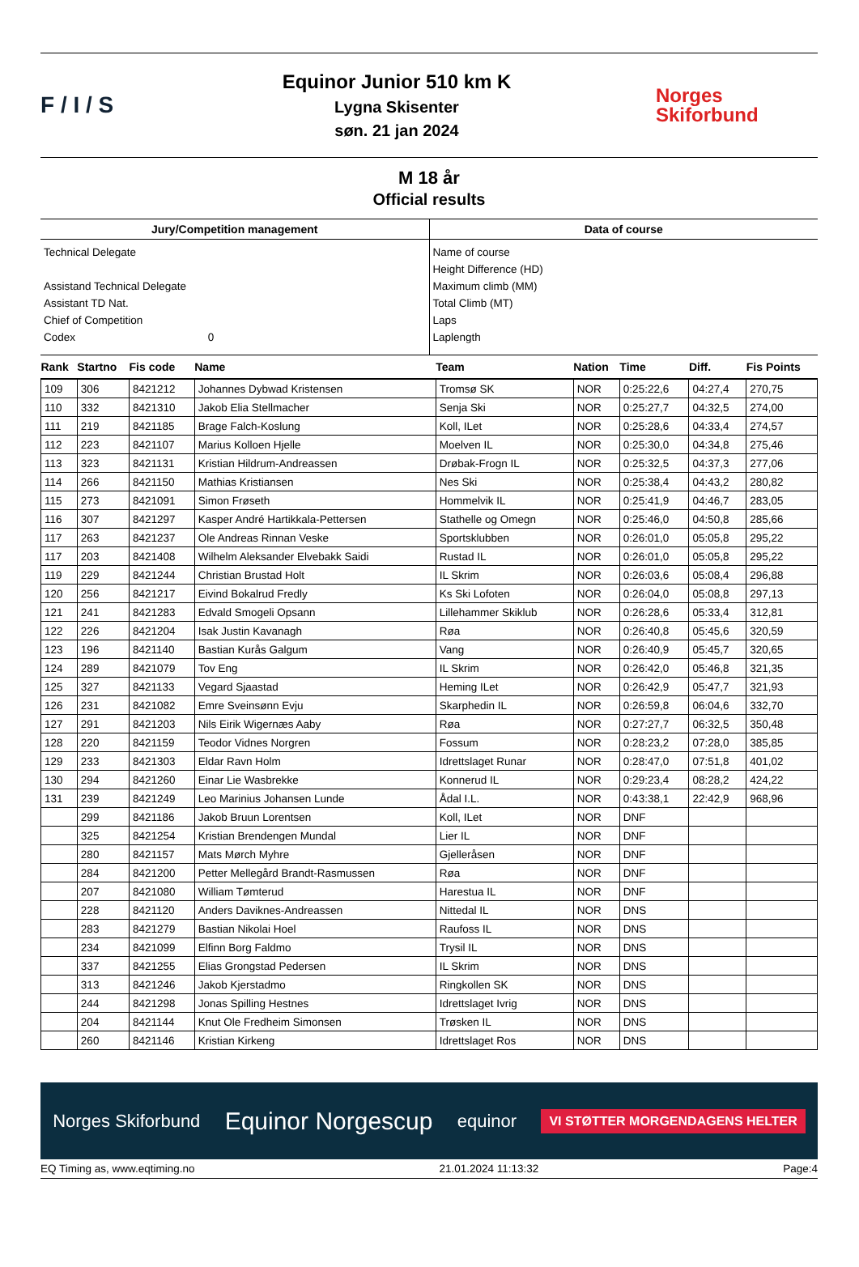F / I / S
Equinor Junior 510 km K
Lygna Skisenter
søn. 21 jan 2024
Norges
Skiforbund
M 18 år
Official results
Jury/Competition management
Technical Delegate
Assistand Technical Delegate
Assistant TD Nat.
Chief of Competition
Codex 0
Data of course
Name of course
Height Difference (HD)
Maximum climb (MM)
Total Climb (MT)
Laps
Laplength
| Rank | Startno | Fis code | Name | Team | Nation | Time | Diff. | Fis Points |
| --- | --- | --- | --- | --- | --- | --- | --- | --- |
| 109 | 306 | 8421212 | Johannes Dybwad Kristensen | Tromsø SK | NOR | 0:25:22,6 | 04:27,4 | 270,75 |
| 110 | 332 | 8421310 | Jakob Elia Stellmacher | Senja Ski | NOR | 0:25:27,7 | 04:32,5 | 274,00 |
| 111 | 219 | 8421185 | Brage Falch-Koslung | Koll, ILet | NOR | 0:25:28,6 | 04:33,4 | 274,57 |
| 112 | 223 | 8421107 | Marius Kolloen Hjelle | Moelven IL | NOR | 0:25:30,0 | 04:34,8 | 275,46 |
| 113 | 323 | 8421131 | Kristian Hildrum-Andreassen | Drøbak-Frogn IL | NOR | 0:25:32,5 | 04:37,3 | 277,06 |
| 114 | 266 | 8421150 | Mathias Kristiansen | Nes Ski | NOR | 0:25:38,4 | 04:43,2 | 280,82 |
| 115 | 273 | 8421091 | Simon Frøseth | Hommelvik IL | NOR | 0:25:41,9 | 04:46,7 | 283,05 |
| 116 | 307 | 8421297 | Kasper André Hartikkala-Pettersen | Stathelle og Omegn | NOR | 0:25:46,0 | 04:50,8 | 285,66 |
| 117 | 263 | 8421237 | Ole Andreas Rinnan Veske | Sportsklubben | NOR | 0:26:01,0 | 05:05,8 | 295,22 |
| 117 | 203 | 8421408 | Wilhelm Aleksander Elvebakk Saidi | Rustad IL | NOR | 0:26:01,0 | 05:05,8 | 295,22 |
| 119 | 229 | 8421244 | Christian Brustad Holt | IL Skrim | NOR | 0:26:03,6 | 05:08,4 | 296,88 |
| 120 | 256 | 8421217 | Eivind Bokalrud Fredly | Ks Ski Lofoten | NOR | 0:26:04,0 | 05:08,8 | 297,13 |
| 121 | 241 | 8421283 | Edvald Smogeli Opsann | Lillehammer Skiklub | NOR | 0:26:28,6 | 05:33,4 | 312,81 |
| 122 | 226 | 8421204 | Isak Justin Kavanagh | Røa | NOR | 0:26:40,8 | 05:45,6 | 320,59 |
| 123 | 196 | 8421140 | Bastian Kurås Galgum | Vang | NOR | 0:26:40,9 | 05:45,7 | 320,65 |
| 124 | 289 | 8421079 | Tov Eng | IL Skrim | NOR | 0:26:42,0 | 05:46,8 | 321,35 |
| 125 | 327 | 8421133 | Vegard Sjaastad | Heming ILet | NOR | 0:26:42,9 | 05:47,7 | 321,93 |
| 126 | 231 | 8421082 | Emre Sveinsønn Evju | Skarphedin IL | NOR | 0:26:59,8 | 06:04,6 | 332,70 |
| 127 | 291 | 8421203 | Nils Eirik Wigernæs Aaby | Røa | NOR | 0:27:27,7 | 06:32,5 | 350,48 |
| 128 | 220 | 8421159 | Teodor Vidnes Norgren | Fossum | NOR | 0:28:23,2 | 07:28,0 | 385,85 |
| 129 | 233 | 8421303 | Eldar Ravn Holm | Idrettslaget Runar | NOR | 0:28:47,0 | 07:51,8 | 401,02 |
| 130 | 294 | 8421260 | Einar Lie Wasbrekke | Konnerud IL | NOR | 0:29:23,4 | 08:28,2 | 424,22 |
| 131 | 239 | 8421249 | Leo Marinius Johansen Lunde | Ådal I.L. | NOR | 0:43:38,1 | 22:42,9 | 968,96 |
| | 299 | 8421186 | Jakob Bruun Lorentsen | Koll, ILet | NOR | DNF | | |
| | 325 | 8421254 | Kristian Brendengen Mundal | Lier IL | NOR | DNF | | |
| | 280 | 8421157 | Mats Mørch Myhre | Gjelleråsen | NOR | DNF | | |
| | 284 | 8421200 | Petter Mellegård Brandt-Rasmussen | Røa | NOR | DNF | | |
| | 207 | 8421080 | William Tømterud | Harestua IL | NOR | DNF | | |
| | 228 | 8421120 | Anders Daviknes-Andreassen | Nittedal IL | NOR | DNS | | |
| | 283 | 8421279 | Bastian Nikolai Hoel | Raufoss IL | NOR | DNS | | |
| | 234 | 8421099 | Elfinn Borg Faldmo | Trysil IL | NOR | DNS | | |
| | 337 | 8421255 | Elias Grongstad Pedersen | IL Skrim | NOR | DNS | | |
| | 313 | 8421246 | Jakob Kjerstadmo | Ringkollen SK | NOR | DNS | | |
| | 244 | 8421298 | Jonas Spilling Hestnes | Idrettslaget Ivrig | NOR | DNS | | |
| | 204 | 8421144 | Knut Ole Fredheim Simonsen | Trøsken IL | NOR | DNS | | |
| | 260 | 8421146 | Kristian Kirkeng | Idrettslaget Ros | NOR | DNS | | |
Norges Skiforbund Equinor Norgescup equinor VI STØTTER MORGENDAGENS HELTER
EQ Timing as, www.eqtiming.no 21.01.2024 11:13:32 Page:4